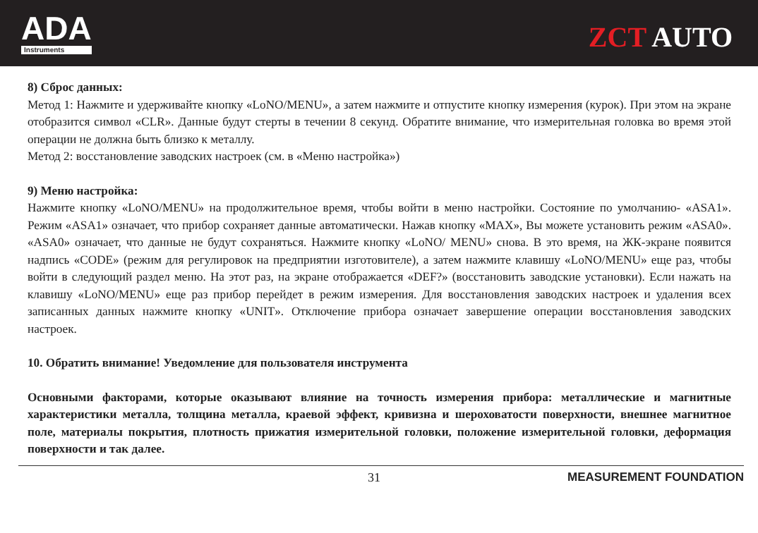ADA
Instruments
ZCT AUTO
8) Сброс данных:
Метод 1: Нажмите и удерживайте кнопку «LoNO/MENU», а затем нажмите и отпустите кнопку измерения (курок). При этом на экране отобразится символ «CLR». Данные будут стерты в течении 8 секунд. Обратите внимание, что измерительная головка во время этой операции не должна быть близко к металлу.
Метод 2: восстановление заводских настроек (см. в «Меню настройка»)
9) Меню настройка:
Нажмите кнопку «LoNO/MENU» на продолжительное время, чтобы войти в меню настройки. Состояние по умолчанию- «ASA1». Режим «ASA1» означает, что прибор сохраняет данные автоматически. Нажав кнопку «MAX», Вы можете установить режим «ASA0». «ASA0» означает, что данные не будут сохраняться. Нажмите кнопку «LoNO/ MENU» снова. В это время, на ЖК-экране появится надпись «CODE» (режим для регулировок на предприятии изготовителе), а затем нажмите клавишу «LoNO/MENU» еще раз, чтобы войти в следующий раздел меню. На этот раз, на экране отображается «DEF?» (восстановить заводские установки). Если нажать на клавишу «LoNO/MENU» еще раз прибор перейдет в режим измерения. Для восстановления заводских настроек и удаления всех записанных данных нажмите кнопку «UNIT». Отключение прибора означает завершение операции восстановления заводских настроек.
10. Обратить внимание! Уведомление для пользователя инструмента
Основными факторами, которые оказывают влияние на точность измерения прибора: металлические и магнитные характеристики металла, толщина металла, краевой эффект, кривизна и шероховатости поверхности, внешнее магнитное поле, материалы покрытия, плотность прижатия измерительной головки, положение измерительной головки, деформация поверхности и так далее.
31 MEASUREMENT FOUNDATION